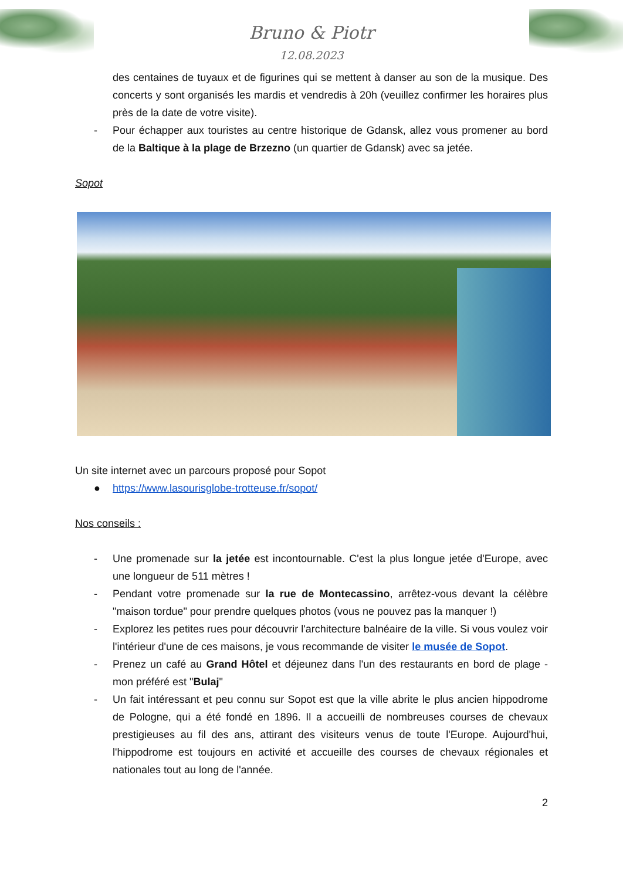Bruno & Piotr
12.08.2023
des centaines de tuyaux et de figurines qui se mettent à danser au son de la musique. Des concerts y sont organisés les mardis et vendredis à 20h (veuillez confirmer les horaires plus près de la date de votre visite).
- Pour échapper aux touristes au centre historique de Gdansk, allez vous promener au bord de la Baltique à la plage de Brzezno (un quartier de Gdansk) avec sa jetée.
Sopot
Un site internet avec un parcours proposé pour Sopot
● https://www.lasourisglobe-trotteuse.fr/sopot/
Nos conseils :
- Une promenade sur la jetée est incontournable. C'est la plus longue jetée d'Europe, avec une longueur de 511 mètres !
- Pendant votre promenade sur la rue de Montecassino, arrêtez-vous devant la célèbre "maison tordue" pour prendre quelques photos (vous ne pouvez pas la manquer !)
- Explorez les petites rues pour découvrir l'architecture balnéaire de la ville. Si vous voulez voir l'intérieur d'une de ces maisons, je vous recommande de visiter le musée de Sopot.
- Prenez un café au Grand Hôtel et déjeunez dans l'un des restaurants en bord de plage - mon préféré est "Bulaj"
- Un fait intéressant et peu connu sur Sopot est que la ville abrite le plus ancien hippodrome de Pologne, qui a été fondé en 1896. Il a accueilli de nombreuses courses de chevaux prestigieuses au fil des ans, attirant des visiteurs venus de toute l'Europe. Aujourd'hui, l'hippodrome est toujours en activité et accueille des courses de chevaux régionales et nationales tout au long de l'année.
2